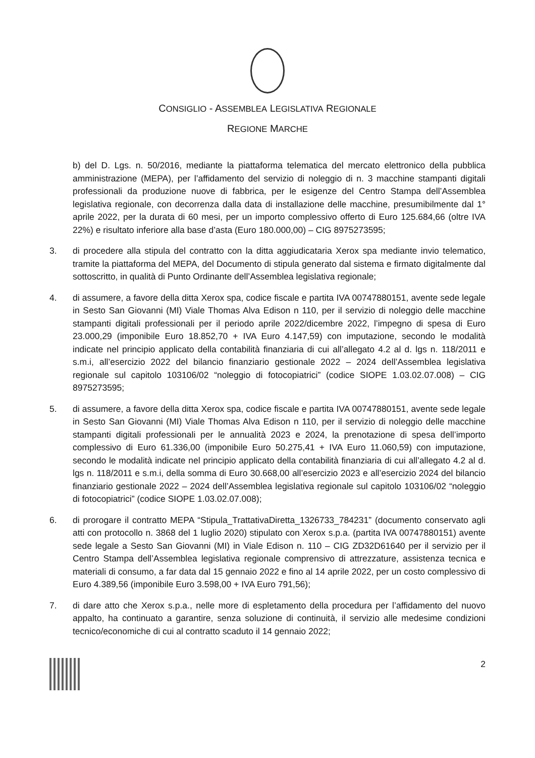CONSIGLIO - ASSEMBLEA LEGISLATIVA REGIONALE
REGIONE MARCHE
b) del D. Lgs. n. 50/2016, mediante la piattaforma telematica del mercato elettronico della pubblica amministrazione (MEPA), per l’affidamento del servizio di noleggio di n. 3 macchine stampanti digitali professionali da produzione nuove di fabbrica, per le esigenze del Centro Stampa dell’Assemblea legislativa regionale, con decorrenza dalla data di installazione delle macchine, presumibilmente dal 1° aprile 2022, per la durata di 60 mesi, per un importo complessivo offerto di Euro 125.684,66 (oltre IVA 22%) e risultato inferiore alla base d’asta (Euro 180.000,00) – CIG 8975273595;
3. di procedere alla stipula del contratto con la ditta aggiudicataria Xerox spa mediante invio telematico, tramite la piattaforma del MEPA, del Documento di stipula generato dal sistema e firmato digitalmente dal sottoscritto, in qualità di Punto Ordinante dell’Assemblea legislativa regionale;
4. di assumere, a favore della ditta Xerox spa, codice fiscale e partita IVA 00747880151, avente sede legale in Sesto San Giovanni (MI) Viale Thomas Alva Edison n 110, per il servizio di noleggio delle macchine stampanti digitali professionali per il periodo aprile 2022/dicembre 2022, l’impegno di spesa di Euro 23.000,29 (imponibile Euro 18.852,70 + IVA Euro 4.147,59) con imputazione, secondo le modalità indicate nel principio applicato della contabilità finanziaria di cui all’allegato 4.2 al d. lgs n. 118/2011 e s.m.i, all’esercizio 2022 del bilancio finanziario gestionale 2022 – 2024 dell’Assemblea legislativa regionale sul capitolo 103106/02 “noleggio di fotocopiatrici” (codice SIOPE 1.03.02.07.008) – CIG 8975273595;
5. di assumere, a favore della ditta Xerox spa, codice fiscale e partita IVA 00747880151, avente sede legale in Sesto San Giovanni (MI) Viale Thomas Alva Edison n 110, per il servizio di noleggio delle macchine stampanti digitali professionali per le annualità 2023 e 2024, la prenotazione di spesa dell’importo complessivo di Euro 61.336,00 (imponibile Euro 50.275,41 + IVA Euro 11.060,59) con imputazione, secondo le modalità indicate nel principio applicato della contabilità finanziaria di cui all’allegato 4.2 al d. lgs n. 118/2011 e s.m.i, della somma di Euro 30.668,00 all’esercizio 2023 e all’esercizio 2024 del bilancio finanziario gestionale 2022 – 2024 dell’Assemblea legislativa regionale sul capitolo 103106/02 “noleggio di fotocopiatrici” (codice SIOPE 1.03.02.07.008);
6. di prorogare il contratto MEPA “Stipula_TrattativaDiretta_1326733_784231” (documento conservato agli atti con protocollo n. 3868 del 1 luglio 2020) stipulato con Xerox s.p.a. (partita IVA 00747880151) avente sede legale a Sesto San Giovanni (MI) in Viale Edison n. 110 – CIG ZD32D61640 per il servizio per il Centro Stampa dell’Assemblea legislativa regionale comprensivo di attrezzature, assistenza tecnica e materiali di consumo, a far data dal 15 gennaio 2022 e fino al 14 aprile 2022, per un costo complessivo di Euro 4.389,56 (imponibile Euro 3.598,00 + IVA Euro 791,56);
7. di dare atto che Xerox s.p.a., nelle more di espletamento della procedura per l’affidamento del nuovo appalto, ha continuato a garantire, senza soluzione di continuità, il servizio alle medesime condizioni tecnico/economiche di cui al contratto scaduto il 14 gennaio 2022;
2